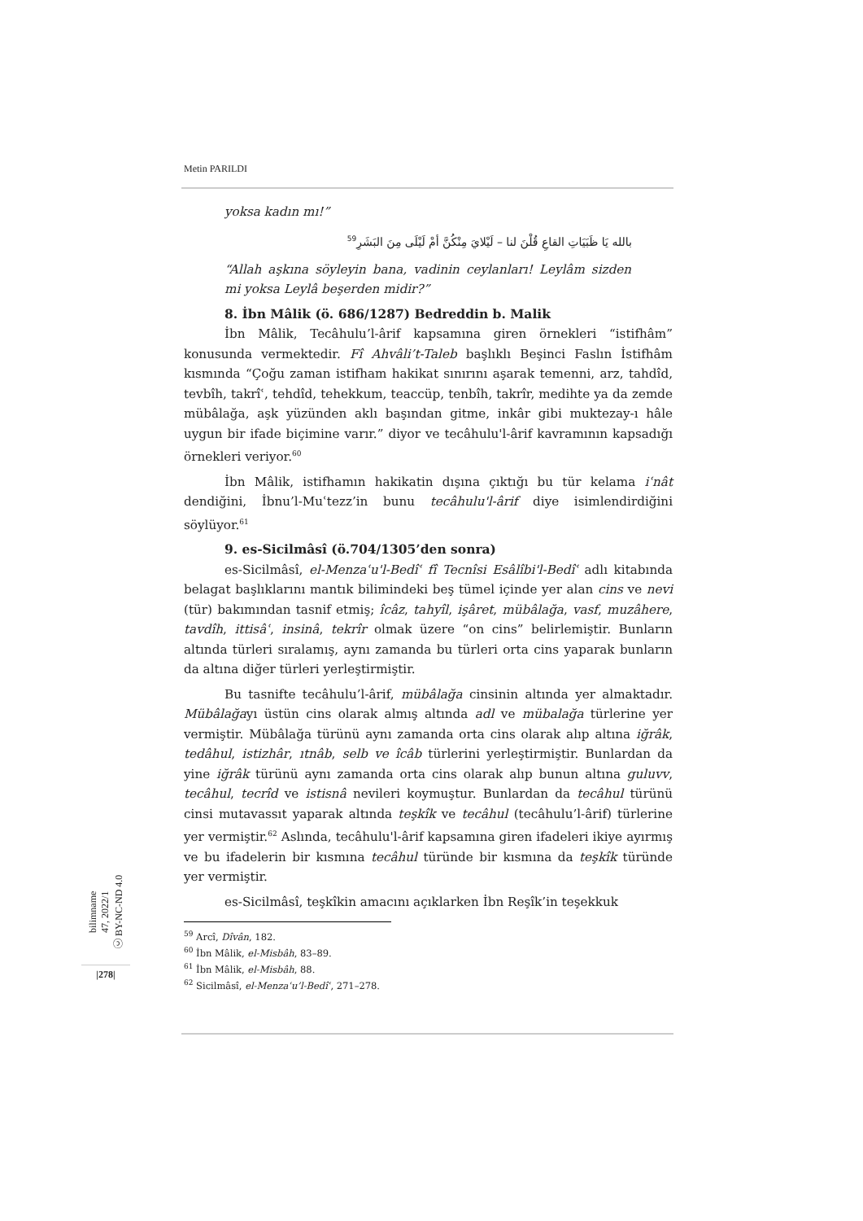Metin PARILDI
yoksa kadın mı!”
بالله يَا ظَبَيَاتِ القاعِ قُلْنَ لنا – لَيْلايَ مِنْكُنَّ أمْ لَيْلَى مِنَ البَشَرِ<sup>59</sup>
“Allah aşkına söyleyin bana, vadinin ceylanları! Leylâm sizden mi yoksa Leylâ beşerden midir?”
8. İbn Mâlik (ö. 686/1287) Bedreddin b. Malik
İbn Mâlik, Tecâhulu’l-ârif kapsamına giren örnekleri “istifhâm” konusunda vermektedir. Fî Ahvâli’t-Taleb başlıklı Beşinci Faslın İstifhâm kısmında “Çoğu zaman istifham hakikat sınırını aşarak temenni, arz, tahdîd, tevbîh, takrîʿ, tehdîd, tehekkum, teaccüp, tenbîh, takrîr, medihte ya da zemde mübâlağa, aşk yüzünden aklı başından gitme, inkâr gibi muktezay-ı hâle uygun bir ifade biçimine varır.” diyor ve tecâhulu'l-ârif kavramının kapsadığı örnekleri veriyor.<sup>60</sup>
İbn Mâlik, istifhamın hakikatin dışına çıktığı bu tür kelama iʿnât dendiğini, İbnu’l-Muʿtezz’in bunu tecâhulu'l-ârif diye isimlendirdiğini söylüyor.<sup>61</sup>
9. es-Sicilmâsî (ö.704/1305’den sonra)
es-Sicilmâsî, el-Menzaʿu'l-Bedîʿ fî Tecnîsi Esâlîbi'l-Bedîʿ adlı kitabında belagat başlıklarını mantık bilimindeki beş tümel içinde yer alan cins ve nevi (tür) bakımından tasnif etmiş; îcâz, tahyîl, işâret, mübâlağa, vasf, muzâhere, tavdîh, ittisâʿ, insinâ, tekrîr olmak üzere “on cins” belirlemiştir. Bunların altında türleri sıralamış, aynı zamanda bu türleri orta cins yaparak bunların da altına diğer türleri yerleştirmiştir.
Bu tasnifte tecâhulu’l-ârif, mübâlağa cinsinin altında yer almaktadır. Mübâlağayı üstün cins olarak almış altında adl ve mübalağa türlerine yer vermiştir. Mübâlağa türünü aynı zamanda orta cins olarak alıp altına iğrâk, tedâhul, istizhâr, ıtnâb, selb ve îcâb türlerini yerleştirmiştir. Bunlardan da yine iğrâk türünü aynı zamanda orta cins olarak alıp bunun altına guluvv, tecâhul, tecrîd ve istisnâ nevileri koymuştur. Bunlardan da tecâhul türünü cinsi mutavassıt yaparak altında teşkîk ve tecâhul (tecâhulu’l-ârif) türlerine yer vermiştir.<sup>62</sup> Aslında, tecâhulu'l-ârif kapsamına giren ifadeleri ikiye ayırmış ve bu ifadelerin bir kısmına tecâhul türünde bir kısmına da teşkîk türünde yer vermiştir.
es-Sicilmâsî, teşkîkin amacını açıklarken İbn Reşîk’in teşekkuk
<sup>59</sup> Arcî, Dîvân, 182.
<sup>60</sup> İbn Mâlik, el-Misbâh, 83–89.
<sup>61</sup> İbn Mâlik, el-Misbâh, 88.
<sup>62</sup> Sicilmâsî, el-Menzaʿu’l-Bedîʿ, 271–278.
bilimname
47, 2022/1
ⓒ BY-NC-ND 4.0
|278|